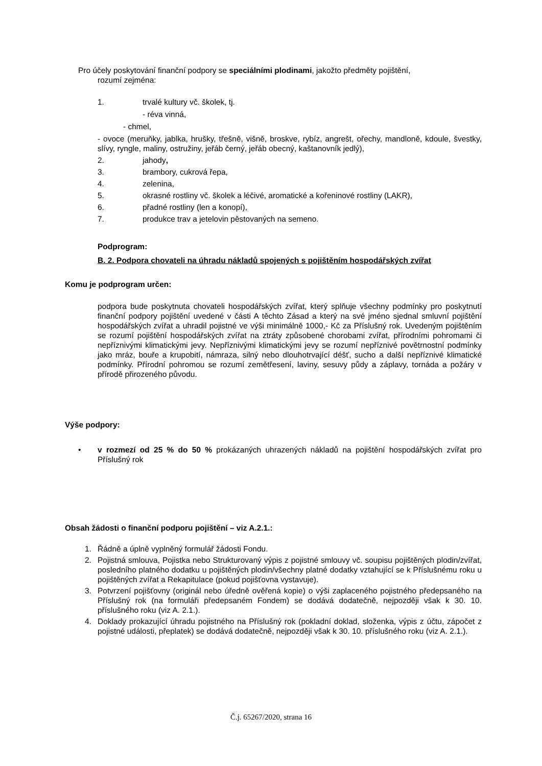Pro účely poskytování finanční podpory se speciálními plodinami, jakožto předměty pojištění,
rozumí zejména:
1. trvalé kultury vč. školek, tj.
- réva vinná,
- chmel,
- ovoce (meruňky, jablka, hrušky, třešně, višně, broskve, rybíz, angrešt, ořechy, mandloně, kdoule, švestky, slívy, ryngle, maliny, ostružiny, jeřáb černý, jeřáb obecný, kaštanovník jedlý),
2. jahody,
3. brambory, cukrová řepa,
4. zelenina,
5. okrasné rostliny vč. školek a léčivé, aromatické a kořeninové rostliny (LAKR),
6. přadné rostliny (len a konopí),
7. produkce trav a jetelovin pěstovaných na semeno.
Podprogram:
B. 2. Podpora chovateli na úhradu nákladů spojených s pojištěním hospodářských zvířat
Komu je podprogram určen:
podpora bude poskytnuta chovateli hospodářských zvířat, který splňuje všechny podmínky pro poskytnutí finanční podpory pojištění uvedené v části A těchto Zásad a který na své jméno sjednal smluvní pojištění hospodářských zvířat a uhradil pojistné ve výši minimálně 1000,- Kč za Příslušný rok. Uvedeným pojištěním se rozumí pojištění hospodářských zvířat na ztráty způsobené chorobami zvířat, přírodními pohromami či nepříznivými klimatickými jevy. Nepříznivými klimatickými jevy se rozumí nepříznivé povětrnostní podmínky jako mráz, bouře a krupobití, námraza, silný nebo dlouhotrvající déšť, sucho a další nepříznivé klimatické podmínky. Přírodní pohromou se rozumí zemětřesení, laviny, sesuvy půdy a záplavy, tornáda a požáry v přírodě přirozeného původu.
Výše podpory:
• v rozmezí od 25 % do 50 % prokázaných uhrazených nákladů na pojištění hospodářských zvířat pro Příslušný rok
Obsah žádosti o finanční podporu pojištění – viz A.2.1.:
1. Řádně a úplně vyplněný formulář žádosti Fondu.
2. Pojistná smlouva, Pojistka nebo Strukturovaný výpis z pojistné smlouvy vč. soupisu pojištěných plodin/zvířat, posledního platného dodatku u pojištěných plodin/všechny platné dodatky vztahující se k Příslušnému roku u pojištěných zvířat a Rekapitulace (pokud pojišťovna vystavuje).
3. Potvrzení pojišťovny (originál nebo úředně ověřená kopie) o výši zaplaceného pojistného předepsaného na Příslušný rok (na formuláři předepsaném Fondem) se dodává dodatečně, nejpozději však k 30. 10. příslušného roku (viz A. 2.1.).
4. Doklady prokazující úhradu pojistného na Příslušný rok (pokladní doklad, složenka, výpis z účtu, zápočet z pojistné události, přeplatek) se dodává dodatečně, nejpozději však k 30. 10. příslušného roku (viz A. 2.1.).
Č.j. 65267/2020, strana 16